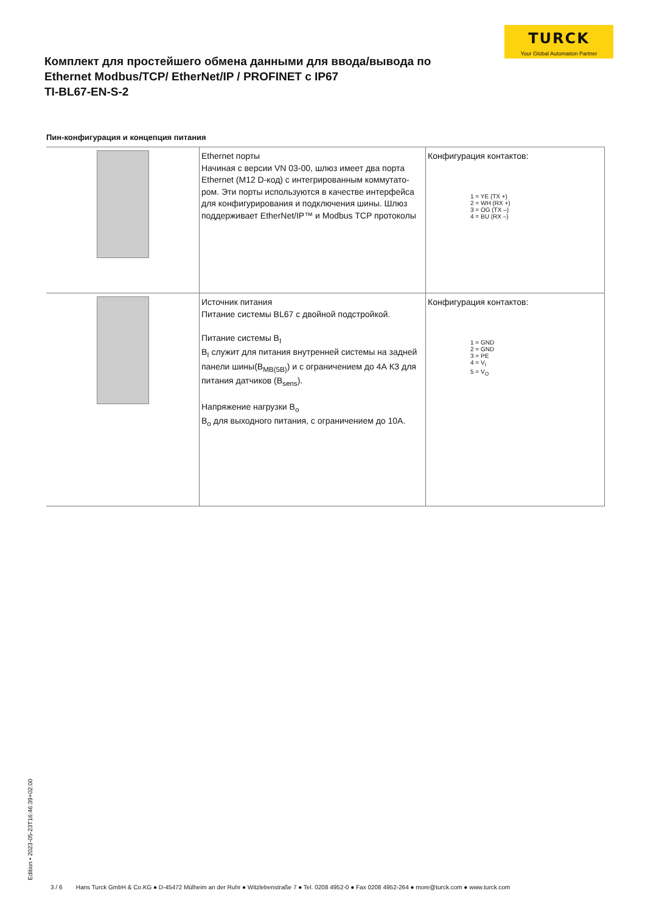TURCK
Your Global Automation Partner
Комплект для простейшего обмена данными для ввода/вывода по Ethernet Modbus/TCP/ EtherNet/IP / PROFINET с IP67
TI-BL67-EN-S-2
Пин-конфигурация и концепция питания
| | Ethernet порты Начиная с версии VN 03-00, шлюз имеет два порта Ethernet (M12 D-код) с интегрированным коммутато­ром. Эти порты используются в качестве интерфейса для конфигурирования и подключения шины. Шлюз поддерживает EtherNet/IP™ и Modbus TCP протоколы | Конфигурация контактов: 1 = YE (TX +) 2 = WH (RX +) 3 = OG (TX –) 4 = BU (RX –) |
| | Источник питания Питание системы BL67 с двойной подстройкой. Питание системы B<sub>I</sub> B<sub>I</sub> служит для питания внутренней системы на задней панели шины(B<sub>MB(5B)</sub>) и с ограничением до 4А КЗ для пи­тания датчиков (B<sub>sens</sub>). Напряжение нагрузки B<sub>o</sub> B<sub>o</sub> для выходного питания, с ограничением до 10A. | Конфигурация контактов: 1 = GND 2 = GND 3 = PE 4 = V<sub>I</sub> 5 = V<sub>O</sub> |
Edition • 2023-05-23T16:46:39+02:00
3 / 6 Hans Turck GmbH & Co.KG ● D-45472 Mülheim an der Ruhr ● Witzlebenstraße 7 ● Tel. 0208 4952-0 ● Fax 0208 4952-264 ● more@turck.com ● www.turck.com